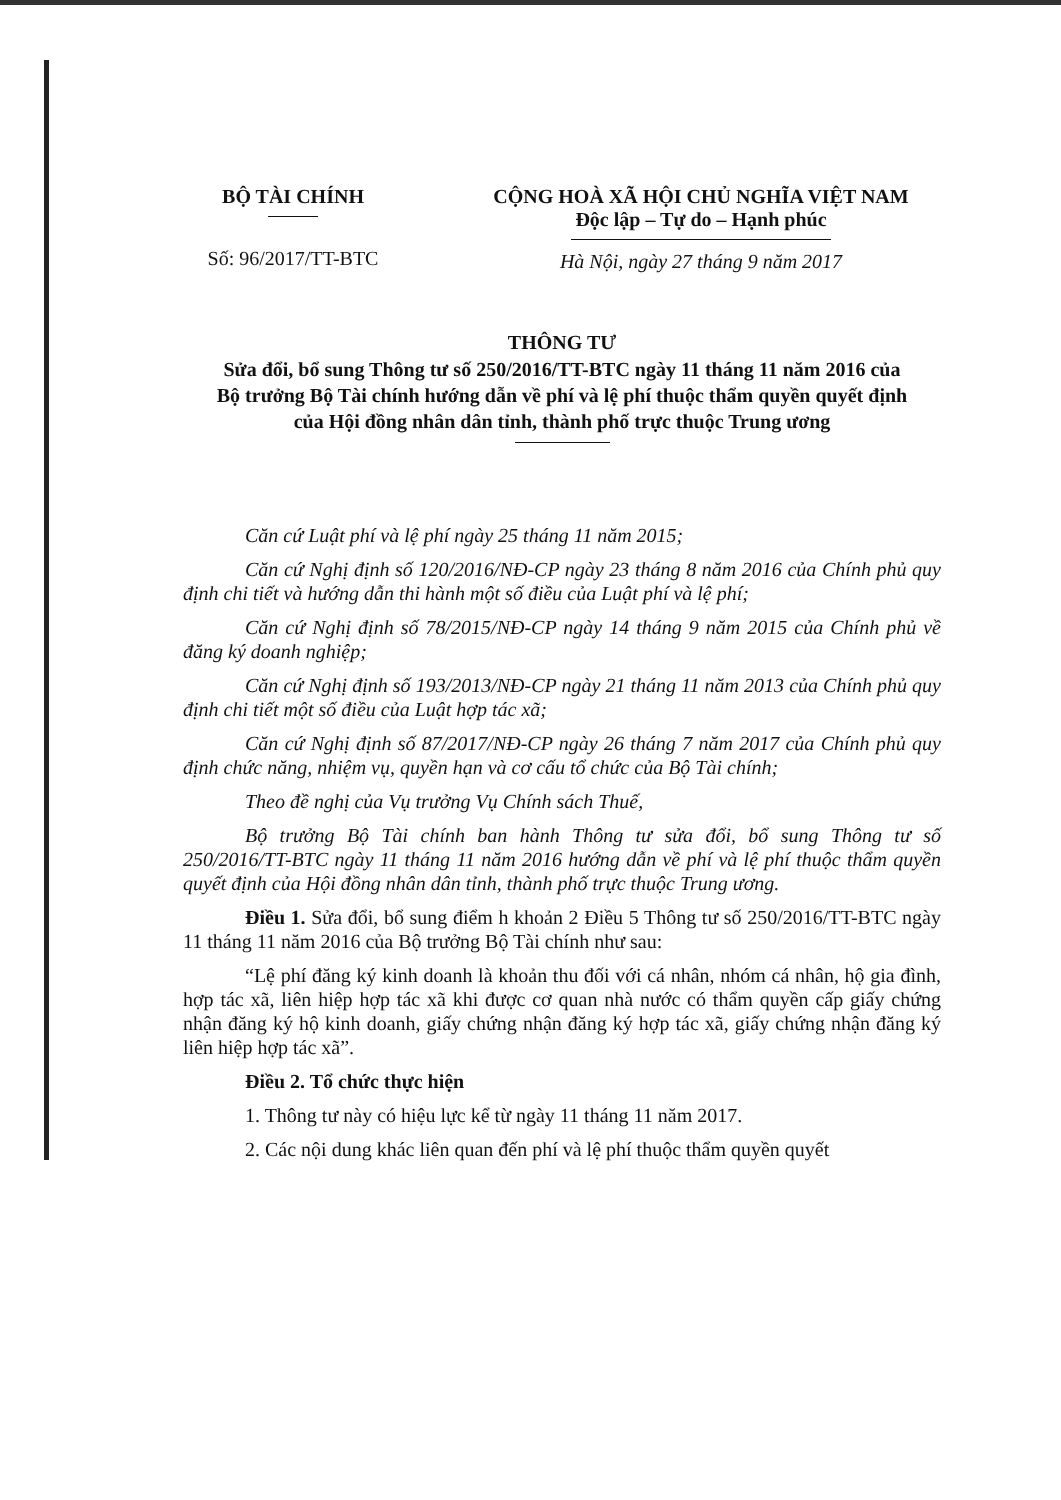BỘ TÀI CHÍNH
Số: 96/2017/TT-BTC
CỘNG HOÀ XÃ HỘI CHỦ NGHĨA VIỆT NAM
Độc lập – Tự do – Hạnh phúc
Hà Nội, ngày 27 tháng 9 năm 2017
THÔNG TƯ
Sửa đổi, bổ sung Thông tư số 250/2016/TT-BTC ngày 11 tháng 11 năm 2016 của Bộ trưởng Bộ Tài chính hướng dẫn về phí và lệ phí thuộc thẩm quyền quyết định của Hội đồng nhân dân tỉnh, thành phố trực thuộc Trung ương
Căn cứ Luật phí và lệ phí ngày 25 tháng 11 năm 2015;
Căn cứ Nghị định số 120/2016/NĐ-CP ngày 23 tháng 8 năm 2016 của Chính phủ quy định chi tiết và hướng dẫn thi hành một số điều của Luật phí và lệ phí;
Căn cứ Nghị định số 78/2015/NĐ-CP ngày 14 tháng 9 năm 2015 của Chính phủ về đăng ký doanh nghiệp;
Căn cứ Nghị định số 193/2013/NĐ-CP ngày 21 tháng 11 năm 2013 của Chính phủ quy định chi tiết một số điều của Luật hợp tác xã;
Căn cứ Nghị định số 87/2017/NĐ-CP ngày 26 tháng 7 năm 2017 của Chính phủ quy định chức năng, nhiệm vụ, quyền hạn và cơ cấu tổ chức của Bộ Tài chính;
Theo đề nghị của Vụ trưởng Vụ Chính sách Thuế,
Bộ trưởng Bộ Tài chính ban hành Thông tư sửa đổi, bổ sung Thông tư số 250/2016/TT-BTC ngày 11 tháng 11 năm 2016 hướng dẫn về phí và lệ phí thuộc thẩm quyền quyết định của Hội đồng nhân dân tỉnh, thành phố trực thuộc Trung ương.
Điều 1. Sửa đổi, bổ sung điểm h khoản 2 Điều 5 Thông tư số 250/2016/TT-BTC ngày 11 tháng 11 năm 2016 của Bộ trưởng Bộ Tài chính như sau:
“Lệ phí đăng ký kinh doanh là khoản thu đối với cá nhân, nhóm cá nhân, hộ gia đình, hợp tác xã, liên hiệp hợp tác xã khi được cơ quan nhà nước có thẩm quyền cấp giấy chứng nhận đăng ký hộ kinh doanh, giấy chứng nhận đăng ký hợp tác xã, giấy chứng nhận đăng ký liên hiệp hợp tác xã”.
Điều 2. Tổ chức thực hiện
1. Thông tư này có hiệu lực kể từ ngày 11 tháng 11 năm 2017.
2. Các nội dung khác liên quan đến phí và lệ phí thuộc thẩm quyền quyết